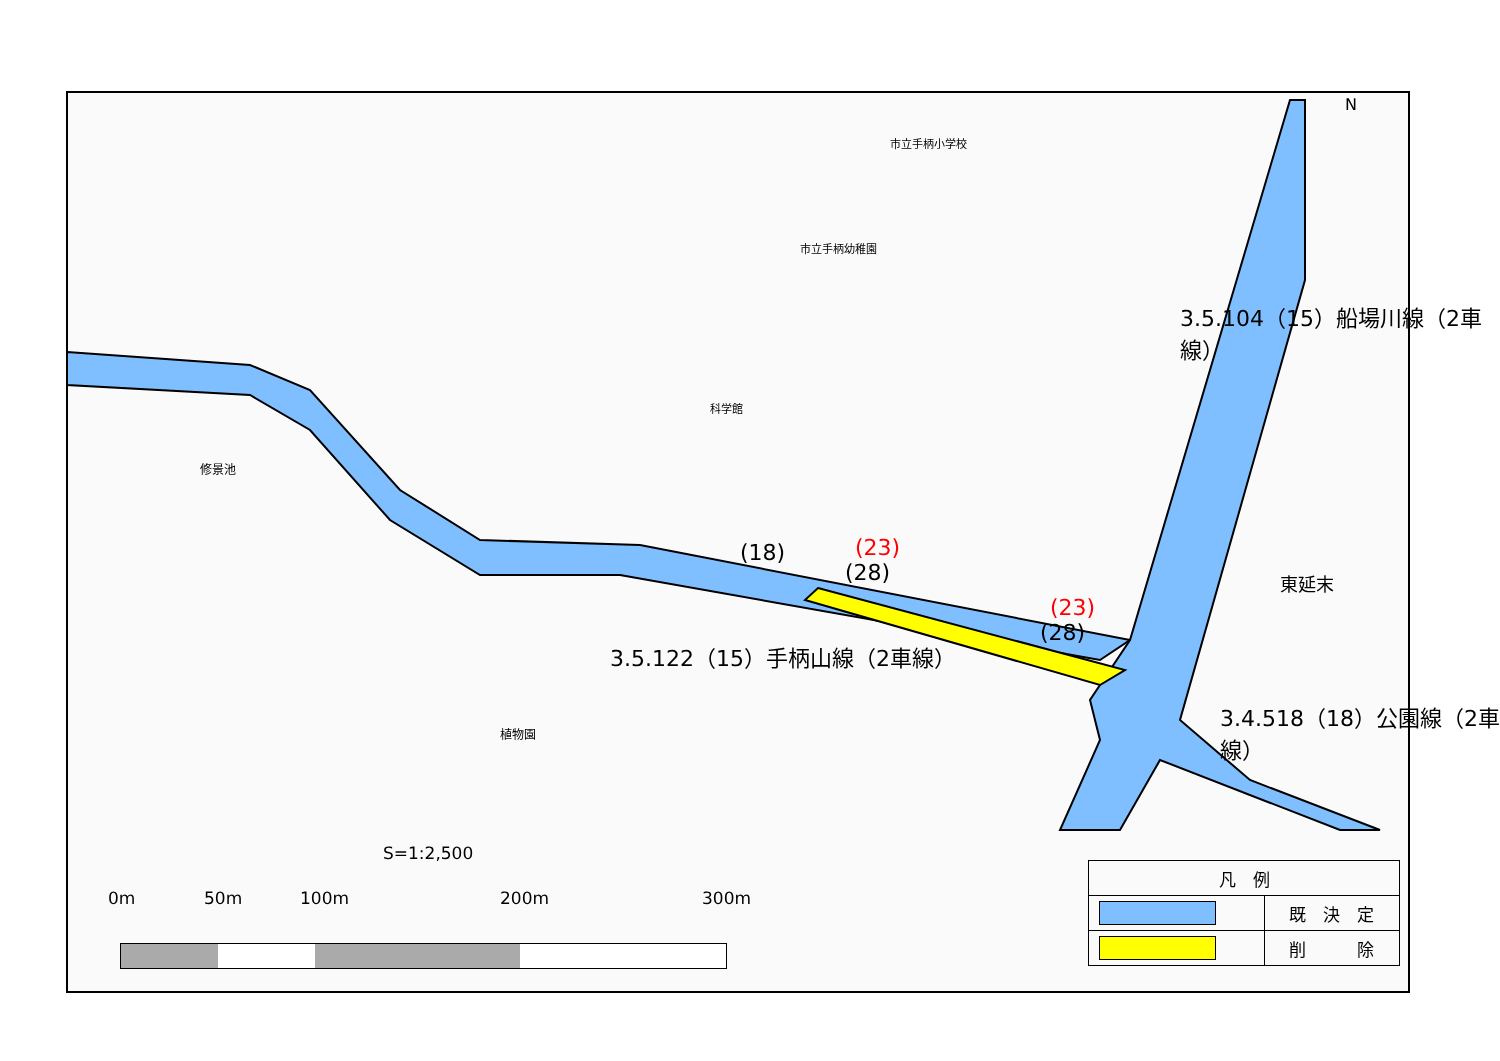3.5.122（15）手柄山線（2車線）
3.5.104（15）船場川線（2車線）
3.4.518（18）公園線（2車線）
(18) (23)
(28)
(23)
(28)
N
修景池
植物園
市立手柄小学校
市立手柄幼稚園
科学館
東延末
S=1:2,500
0m 50m 100m 200m 300m
| 凡 例 | |
| | 既 決 定 |
| | 削 除 |